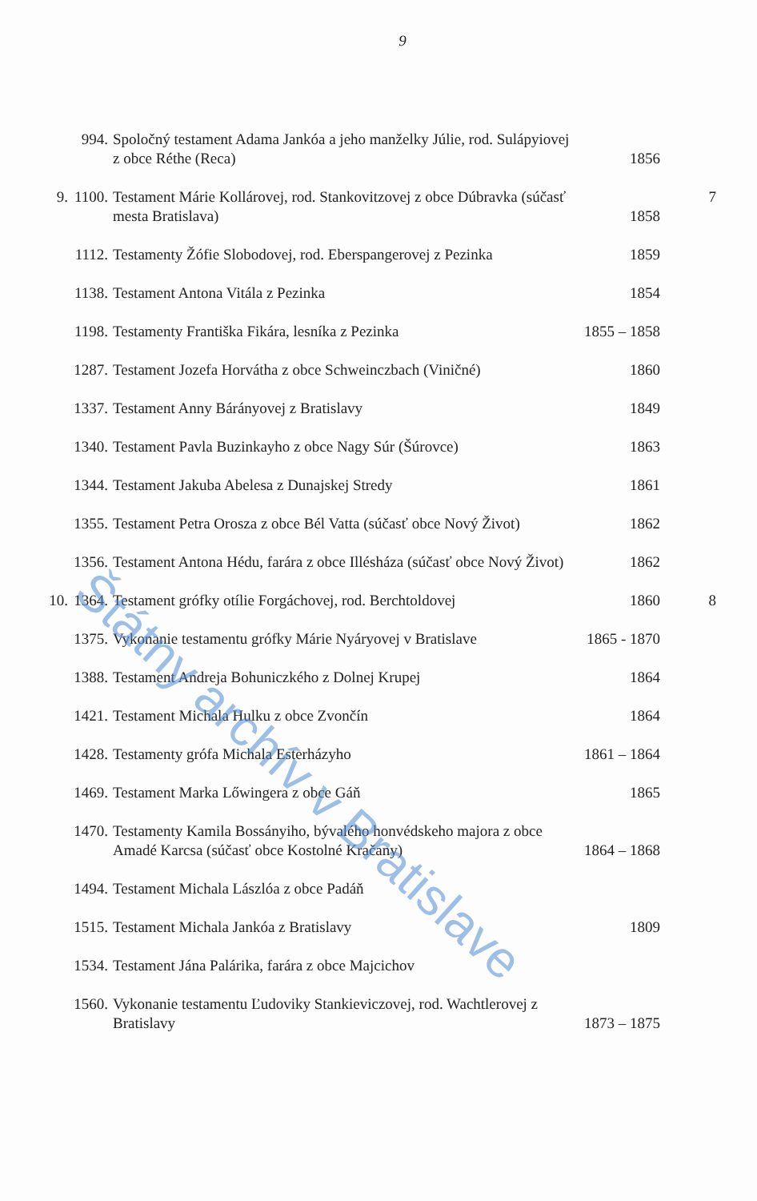9
| | 994. | Spoločný testament Adama Jankóa a jeho manželky Júlie, rod. Sulápyiovej z obce Réthe (Reca) | 1856 | |
| 9. | 1100. | Testament Márie Kollárovej, rod. Stankovitzovej z obce Dúbravka (súčasť mesta Bratislava) | 1858 | 7 |
| | 1112. | Testamenty Žófie Slobodovej, rod. Eberspangerovej z Pezinka | 1859 | |
| | 1138. | Testament Antona Vitála z Pezinka | 1854 | |
| | 1198. | Testamenty Františka Fikára, lesníka z Pezinka | 1855 – 1858 | |
| | 1287. | Testament Jozefa Horvátha z obce Schweinczbach (Viničné) | 1860 | |
| | 1337. | Testament Anny Bárányovej z Bratislavy | 1849 | |
| | 1340. | Testament Pavla Buzinkayho z obce Nagy Súr (Šúrovce) | 1863 | |
| | 1344. | Testament Jakuba Abelesa z Dunajskej Stredy | 1861 | |
| | 1355. | Testament Petra Orosza z obce Bél Vatta (súčasť obce Nový Život) | 1862 | |
| | 1356. | Testament Antona Hédu, farára z obce Illésháza (súčasť obce Nový Život) | 1862 | |
| 10. | 1364. | Testament grófky otílie Forgáchovej, rod. Berchtoldovej | 1860 | 8 |
| | 1375. | Vykonanie testamentu grófky Márie Nyáryovej v Bratislave | 1865 - 1870 | |
| | 1388. | Testament Andreja Bohuniczkého z Dolnej Krupej | 1864 | |
| | 1421. | Testament Michala Hulku z obce Zvončín | 1864 | |
| | 1428. | Testamenty grófa Michala Esterházyho | 1861 – 1864 | |
| | 1469. | Testament Marka Lőwingera z obce Gáň | 1865 | |
| | 1470. | Testamenty Kamila Bossányiho, bývalého honvédskeho majora z obce Amadé Karcsa (súčasť obce Kostolné Kračany) | 1864 – 1868 | |
| | 1494. | Testament Michala Lászlóa z obce Padáň | | |
| | 1515. | Testament Michala Jankóa z Bratislavy | 1809 | |
| | 1534. | Testament Jána Palárika, farára z obce Majcichov | | |
| | 1560. | Vykonanie testamentu Ľudoviky Stankieviczovej, rod. Wachtlerovej z Bratislavy | 1873 – 1875 | |
Štátny archív v Bratislave